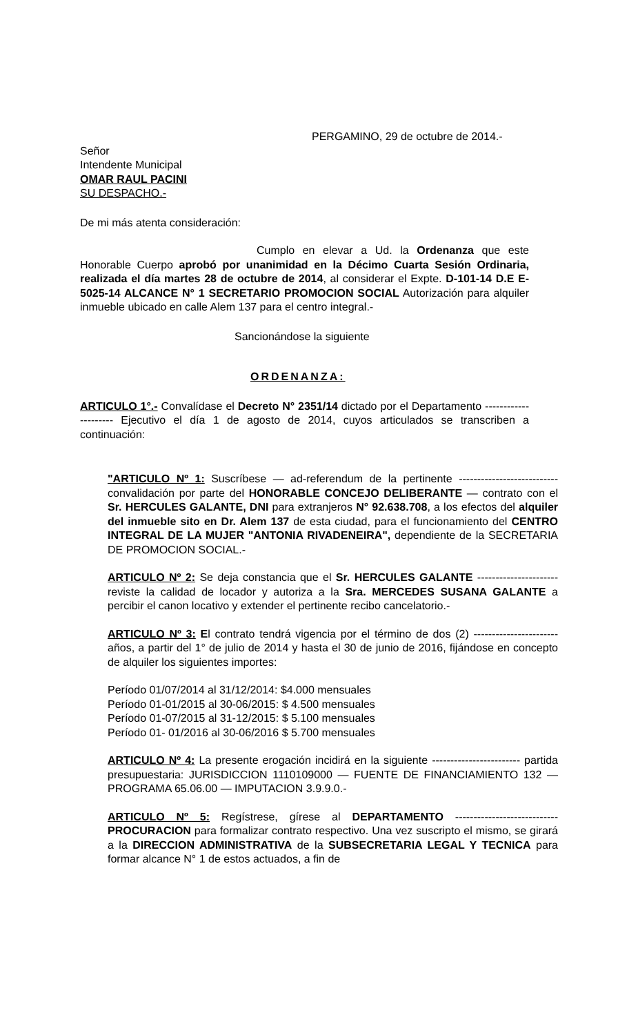PERGAMINO, 29 de octubre de 2014.-
Señor
Intendente Municipal
OMAR RAUL PACINI
SU DESPACHO.-
De mi más atenta consideración:
Cumplo en elevar a Ud. la Ordenanza que este Honorable Cuerpo aprobó por unanimidad en la Décimo Cuarta Sesión Ordinaria, realizada el día martes 28 de octubre de 2014, al considerar el Expte. D-101-14 D.E E-5025-14 ALCANCE N° 1 SECRETARIO PROMOCION SOCIAL Autorización para alquiler inmueble ubicado en calle Alem 137 para el centro integral.-
Sancionándose la siguiente
ORDENANZA:
ARTICULO 1°.- Convalídase el Decreto N° 2351/14 dictado por el Departamento --------------------- Ejecutivo el día 1 de agosto de 2014, cuyos articulados se transcriben a continuación:
"ARTICULO Nº 1: Suscríbese — ad-referendum de la pertinente --------------------------- convalidación por parte del HONORABLE CONCEJO DELIBERANTE — contrato con el Sr. HERCULES GALANTE, DNI para extranjeros N° 92.638.708, a los efectos del alquiler del inmueble sito en Dr. Alem 137 de esta ciudad, para el funcionamiento del CENTRO INTEGRAL DE LA MUJER "ANTONIA RIVADENEIRA", dependiente de la SECRETARIA DE PROMOCION SOCIAL.-
ARTICULO Nº 2: Se deja constancia que el Sr. HERCULES GALANTE ---------------------- reviste la calidad de locador y autoriza a la Sra. MERCEDES SUSANA GALANTE a percibir el canon locativo y extender el pertinente recibo cancelatorio.-
ARTICULO Nº 3: El contrato tendrá vigencia por el término de dos (2) ----------------------- años, a partir del 1° de julio de 2014 y hasta el 30 de junio de 2016, fijándose en concepto de alquiler los siguientes importes:
Período 01/07/2014 al 31/12/2014: $4.000 mensuales
Período 01-01/2015 al 30-06/2015: $ 4.500 mensuales
Período 01-07/2015 al 31-12/2015: $ 5.100 mensuales
Período 01- 01/2016 al 30-06/2016 $ 5.700 mensuales
ARTICULO Nº 4: La presente erogación incidirá en la siguiente ------------------------ partida presupuestaria: JURISDICCION 1110109000 — FUENTE DE FINANCIAMIENTO 132 — PROGRAMA 65.06.00 — IMPUTACION 3.9.9.0.-
ARTICULO Nº 5: Regístrese, gírese al DEPARTAMENTO ---------------------------- PROCURACION para formalizar contrato respectivo. Una vez suscripto el mismo, se girará a la DIRECCION ADMINISTRATIVA de la SUBSECRETARIA LEGAL Y TECNICA para formar alcance N° 1 de estos actuados, a fin de